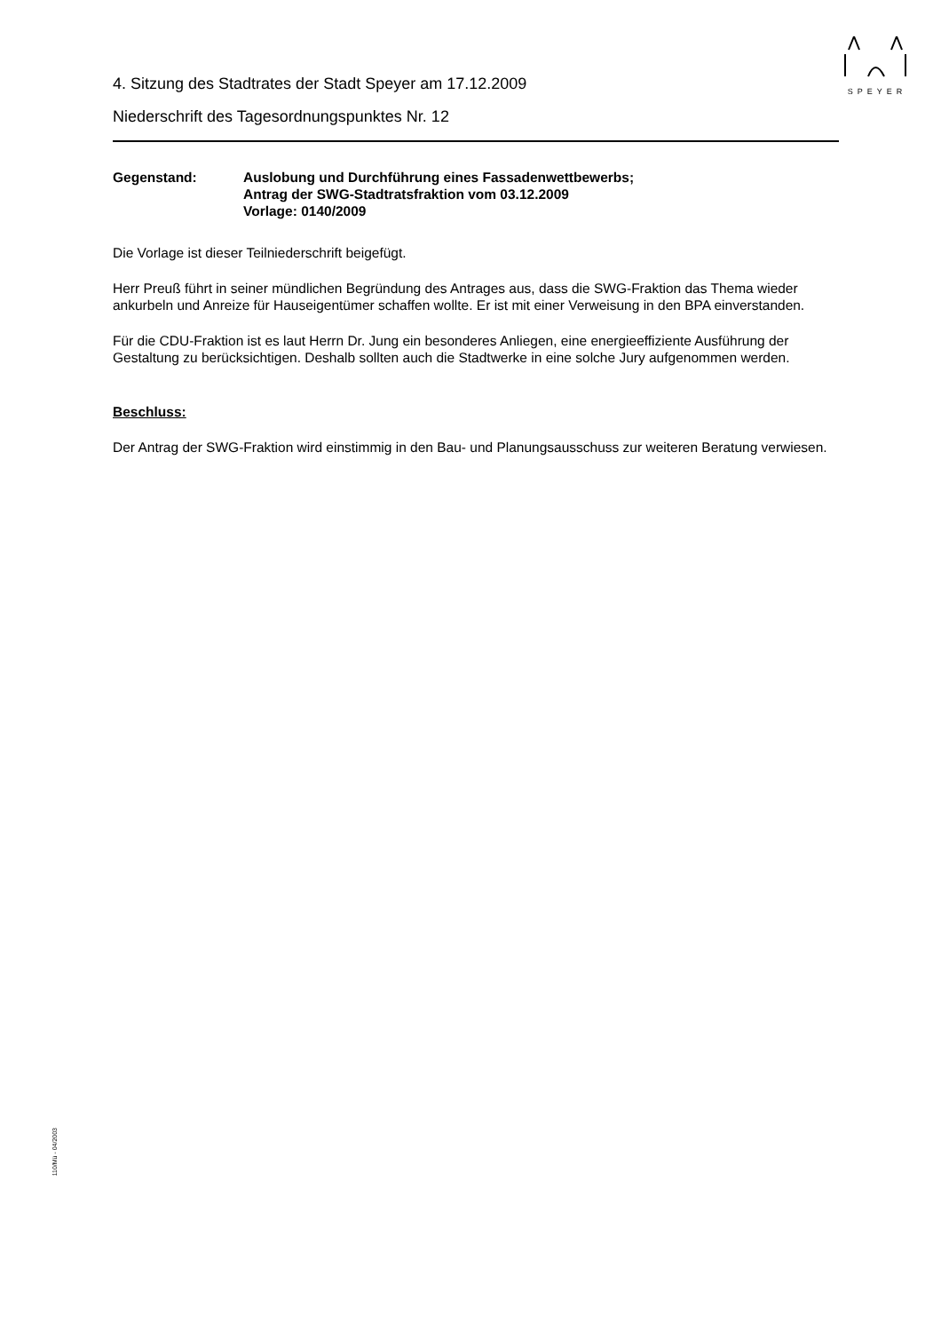SPEYER
4. Sitzung des Stadtrates der Stadt Speyer am 17.12.2009
Niederschrift des Tagesordnungspunktes Nr. 12
Gegenstand: Auslobung und Durchführung eines Fassadenwettbewerbs;
Antrag der SWG-Stadtratsfraktion vom 03.12.2009
Vorlage: 0140/2009
Die Vorlage ist dieser Teilniederschrift beigefügt.
Herr Preuß führt in seiner mündlichen Begründung des Antrages aus, dass die SWG-Fraktion das Thema wieder ankurbeln und Anreize für Hauseigentümer schaffen wollte. Er ist mit einer Verweisung in den BPA einverstanden.
Für die CDU-Fraktion ist es laut Herrn Dr. Jung ein besonderes Anliegen, eine energieeffiziente Ausführung der Gestaltung zu berücksichtigen. Deshalb sollten auch die Stadtwerke in eine solche Jury aufgenommen werden.
Beschluss:
Der Antrag der SWG-Fraktion wird einstimmig in den Bau- und Planungsausschuss zur weiteren Beratung verwiesen.
110/Mü - 04/2003